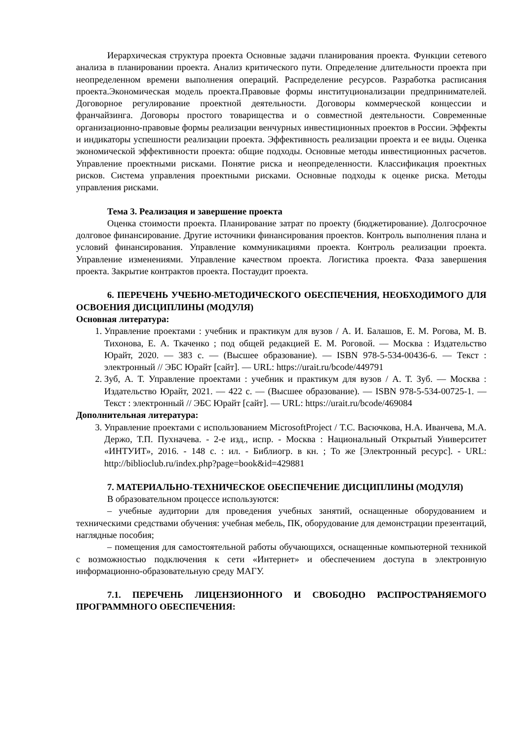Иерархическая структура проекта Основные задачи планирования проекта. Функции сетевого анализа в планировании проекта. Анализ критического пути. Определение длительности проекта при неопределенном времени выполнения операций. Распределение ресурсов. Разработка расписания проекта.Экономическая модель проекта.Правовые формы институционализации предпринимателей. Договорное регулирование проектной деятельности. Договоры коммерческой концессии и франчайзинга. Договоры простого товарищества и о совместной деятельности. Современные организационно-правовые формы реализации венчурных инвестиционных проектов в России. Эффекты и индикаторы успешности реализации проекта. Эффективность реализации проекта и ее виды. Оценка экономической эффективности проекта: общие подходы. Основные методы инвестиционных расчетов. Управление проектными рисками. Понятие риска и неопределенности. Классификация проектных рисков. Система управления проектными рисками. Основные подходы к оценке риска. Методы управления рисками.
Тема 3. Реализация и завершение проекта
Оценка стоимости проекта. Планирование затрат по проекту (бюджетирование). Долгосрочное долговое финансирование. Другие источники финансирования проектов. Контроль выполнения плана и условий финансирования. Управление коммуникациями проекта. Контроль реализации проекта. Управление изменениями. Управление качеством проекта. Логистика проекта. Фаза завершения проекта. Закрытие контрактов проекта. Постаудит проекта.
6. ПЕРЕЧЕНЬ УЧЕБНО-МЕТОДИЧЕСКОГО ОБЕСПЕЧЕНИЯ, НЕОБХОДИМОГО ДЛЯ ОСВОЕНИЯ ДИСЦИПЛИНЫ (МОДУЛЯ)
Основная литература:
1. Управление проектами : учебник и практикум для вузов / А. И. Балашов, Е. М. Рогова, М. В. Тихонова, Е. А. Ткаченко ; под общей редакцией Е. М. Роговой. — Москва : Издательство Юрайт, 2020. — 383 с. — (Высшее образование). — ISBN 978-5-534-00436-6. — Текст : электронный // ЭБС Юрайт [сайт]. — URL: https://urait.ru/bcode/449791
2. Зуб, А. Т. Управление проектами : учебник и практикум для вузов / А. Т. Зуб. — Москва : Издательство Юрайт, 2021. — 422 с. — (Высшее образование). — ISBN 978-5-534-00725-1. — Текст : электронный // ЭБС Юрайт [сайт]. — URL: https://urait.ru/bcode/469084
Дополнительная литература:
3. Управление проектами с использованием MicrosoftProject / Т.С. Васючкова, Н.А. Иванчева, М.А. Держо, Т.П. Пухначева. - 2-е изд., испр. - Москва : Национальный Открытый Университет «ИНТУИТ», 2016. - 148 с. : ил. - Библиогр. в кн. ; То же [Электронный ресурс]. - URL: http://biblioclub.ru/index.php?page=book&id=429881
7. МАТЕРИАЛЬНО-ТЕХНИЧЕСКОЕ ОБЕСПЕЧЕНИЕ ДИСЦИПЛИНЫ (МОДУЛЯ)
В образовательном процессе используются:
– учебные аудитории для проведения учебных занятий, оснащенные оборудованием и техническими средствами обучения: учебная мебель, ПК, оборудование для демонстрации презентаций, наглядные пособия;
– помещения для самостоятельной работы обучающихся, оснащенные компьютерной техникой с возможностью подключения к сети «Интернет» и обеспечением доступа в электронную информационно-образовательную среду МАГУ.
7.1. ПЕРЕЧЕНЬ ЛИЦЕНЗИОННОГО И СВОБОДНО РАСПРОСТРАНЯЕМОГО ПРОГРАММНОГО ОБЕСПЕЧЕНИЯ: